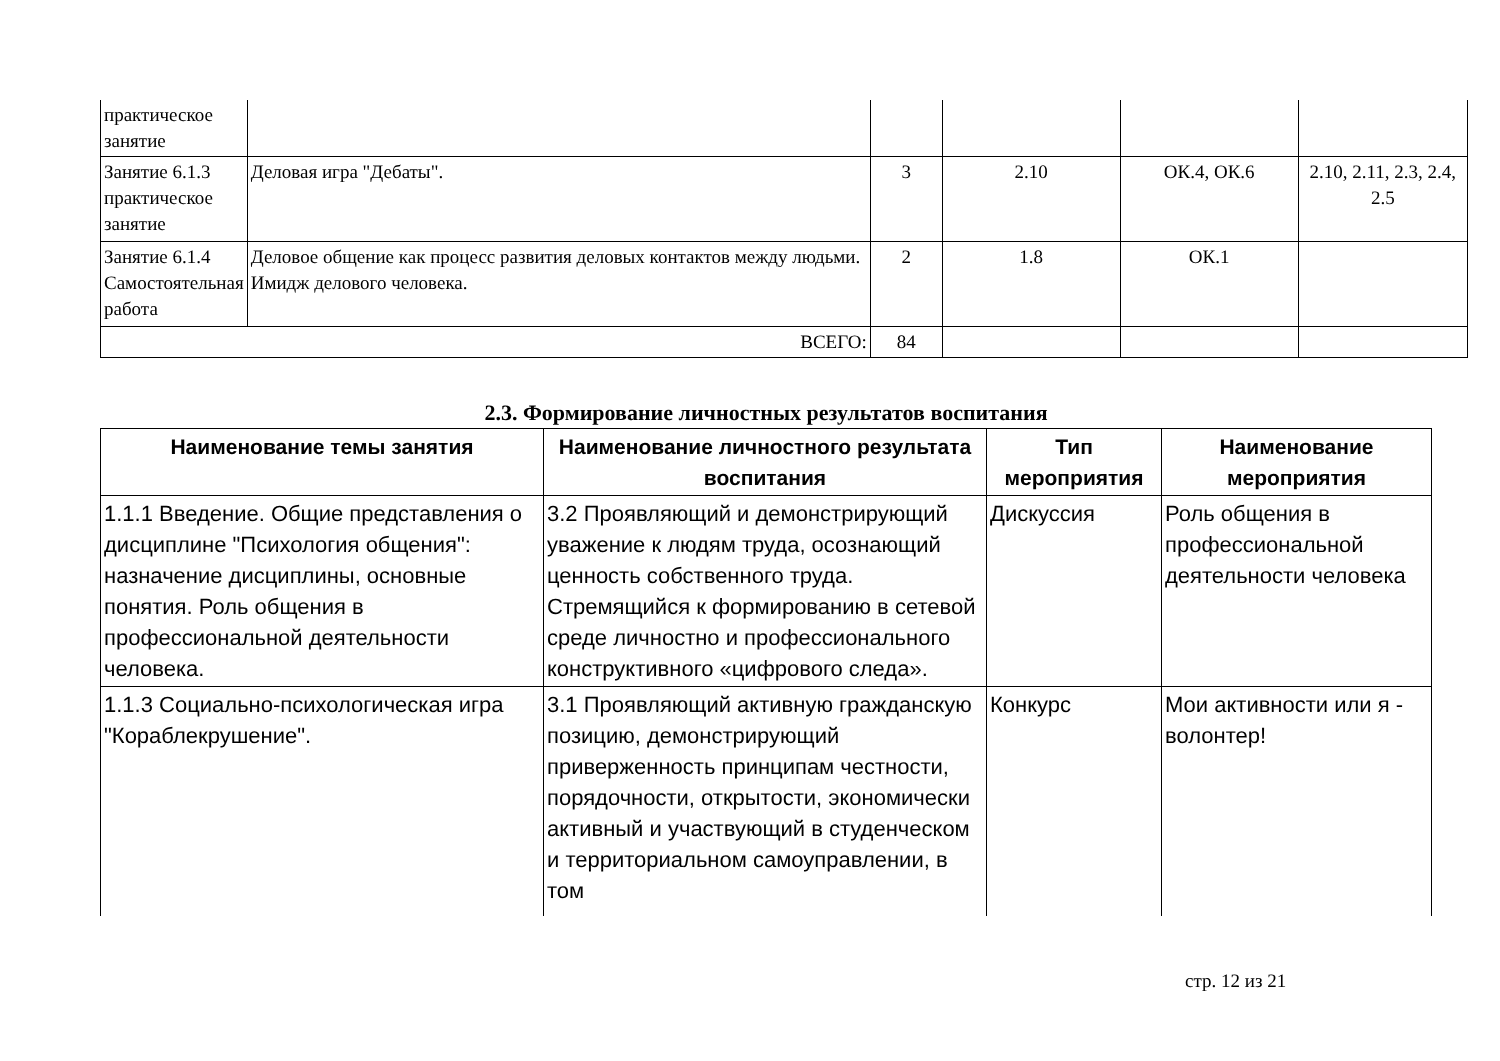| практическое занятие | | | | | |
| Занятие 6.1.3 практическое занятие | Деловая игра "Дебаты". | 3 | 2.10 | ОК.4, ОК.6 | 2.10, 2.11, 2.3, 2.4, 2.5 |
| Занятие 6.1.4 Самостоятельная работа | Деловое общение как процесс развития деловых контактов между людьми. Имидж делового человека. | 2 | 1.8 | ОК.1 | |
| ВСЕГО: | | 84 | | | |
2.3. Формирование личностных результатов воспитания
| Наименование темы занятия | Наименование личностного результата воспитания | Тип мероприятия | Наименование мероприятия |
| --- | --- | --- | --- |
| 1.1.1 Введение. Общие представления о дисциплине "Психология общения": назначение дисциплины, основные понятия. Роль общения в профессиональной деятельности человека. | 3.2 Проявляющий и демонстрирующий уважение к людям труда, осознающий ценность собственного труда. Стремящийся к формированию в сетевой среде личностно и профессионального конструктивного «цифрового следа». | Дискуссия | Роль общения в профессиональной деятельности человека |
| 1.1.3 Социально-психологическая игра "Кораблекрушение". | 3.1 Проявляющий активную гражданскую позицию, демонстрирующий приверженность принципам честности, порядочности, открытости, экономически активный и участвующий в студенческом и территориальном самоуправлении, в том | Конкурс | Мои активности или я - волонтер! |
стр. 12 из 21